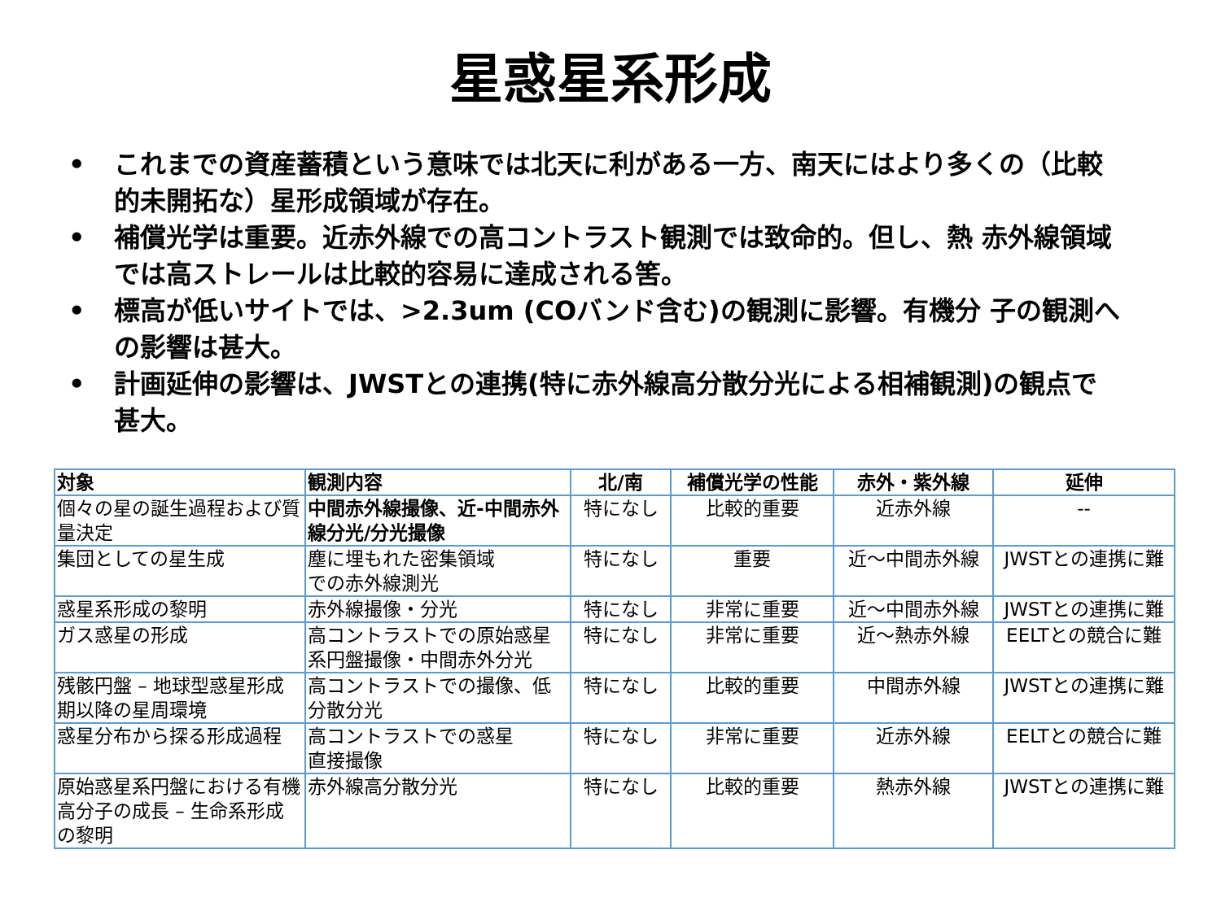星惑星系形成
• これまでの資産蓄積という意味では北天に利がある一方、南天にはより多くの（比較的未開拓な）星形成領域が存在。
• 補償光学は重要。近赤外線での高コントラスト観測では致命的。但し、熱 赤外線領域では高ストレールは比較的容易に達成される筈。
• 標高が低いサイトでは、>2.3um (COバンド含む)の観測に影響。有機分 子の観測への影響は甚大。
• 計画延伸の影響は、JWSTとの連携(特に赤外線高分散分光による相補観測)の観点で甚大。
| 対象 | 観測内容 | 北/南 | 補償光学の性能 | 赤外・紫外線 | 延伸 |
| --- | --- | --- | --- | --- | --- |
| 個々の星の誕生過程および質量決定 | 中間赤外線撮像、近-中間赤外線分光/分光撮像 | 特になし | 比較的重要 | 近赤外線 | -- |
| 集団としての星生成 | 塵に埋もれた密集領域 での赤外線測光 | 特になし | 重要 | 近～中間赤外線 | JWSTとの連携に難 |
| 惑星系形成の黎明 | 赤外線撮像・分光 | 特になし | 非常に重要 | 近～中間赤外線 | JWSTとの連携に難 |
| ガス惑星の形成 | 高コントラストでの原始惑星系円盤撮像・中間赤外分光 | 特になし | 非常に重要 | 近～熱赤外線 | EELTとの競合に難 |
| 残骸円盤 – 地球型惑星形成期以降の星周環境 | 高コントラストでの撮像、低分散分光 | 特になし | 比較的重要 | 中間赤外線 | JWSTとの連携に難 |
| 惑星分布から探る形成過程 | 高コントラストでの惑星 直接撮像 | 特になし | 非常に重要 | 近赤外線 | EELTとの競合に難 |
| 原始惑星系円盤における有機高分子の成長 – 生命系形成の黎明 | 赤外線高分散分光 | 特になし | 比較的重要 | 熱赤外線 | JWSTとの連携に難 |